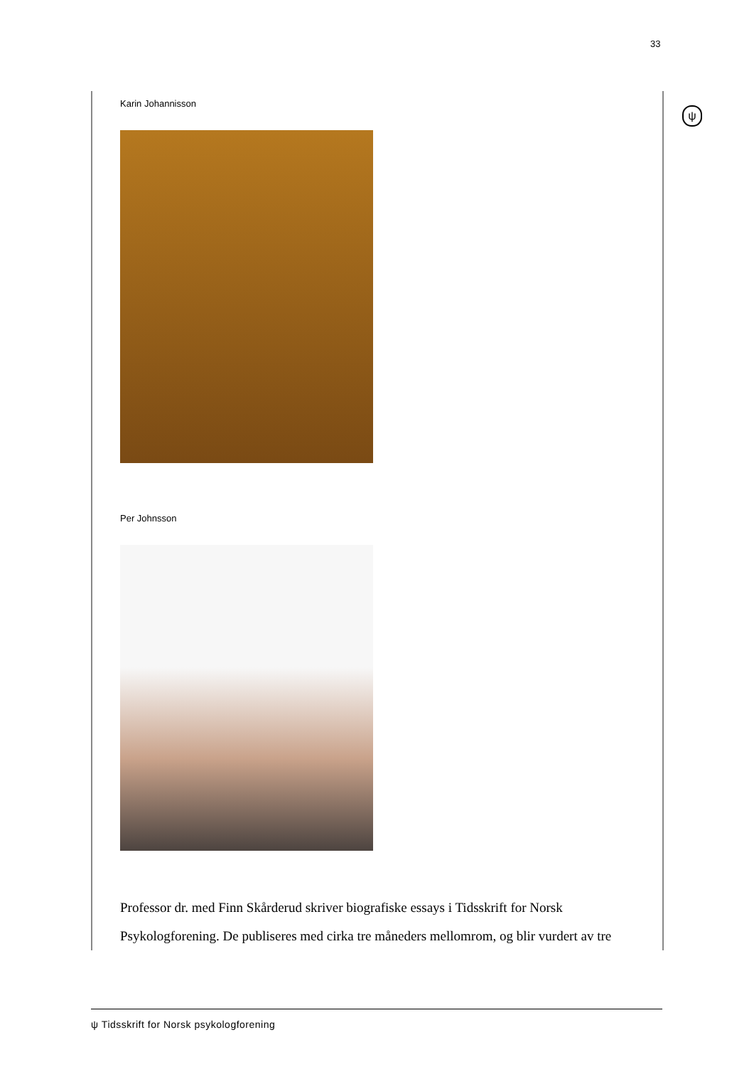33
ψ
Karin Johannisson
Per Johnsson
Professor dr. med Finn Skårderud skriver biografiske essays i Tidsskrift for Norsk Psykologforening. De publiseres med cirka tre måneders mellomrom, og blir vurdert av tre
ψ Tidsskrift for Norsk psykologforening